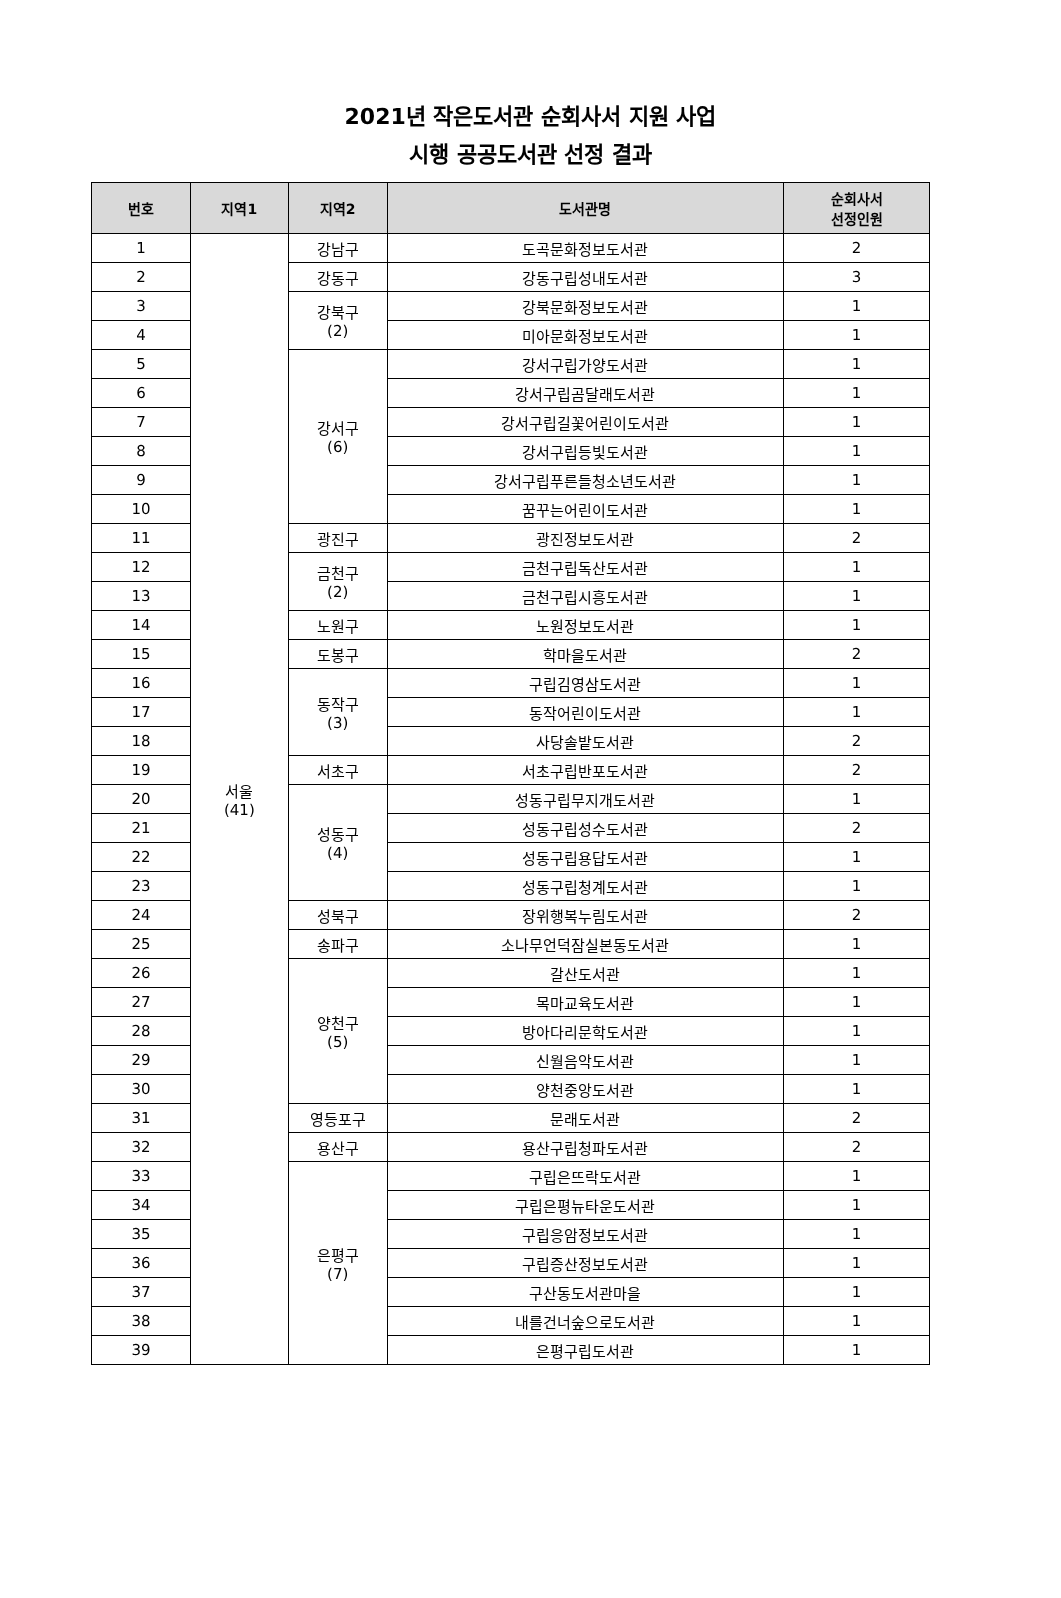2021년 작은도서관 순회사서 지원 사업
시행 공공도서관 선정 결과
| 번호 | 지역1 | 지역2 | 도서관명 | 순회사서 선정인원 |
| --- | --- | --- | --- | --- |
| 1 | 서울 (41) | 강남구 | 도곡문화정보도서관 | 2 |
| 2 | | 강동구 | 강동구립성내도서관 | 3 |
| 3 | | 강북구 (2) | 강북문화정보도서관 | 1 |
| 4 | | | 미아문화정보도서관 | 1 |
| 5 | | 강서구 (6) | 강서구립가양도서관 | 1 |
| 6 | | | 강서구립곰달래도서관 | 1 |
| 7 | | | 강서구립길꽃어린이도서관 | 1 |
| 8 | | | 강서구립등빛도서관 | 1 |
| 9 | | | 강서구립푸른들청소년도서관 | 1 |
| 10 | | | 꿈꾸는어린이도서관 | 1 |
| 11 | | 광진구 | 광진정보도서관 | 2 |
| 12 | | 금천구 (2) | 금천구립독산도서관 | 1 |
| 13 | | | 금천구립시흥도서관 | 1 |
| 14 | | 노원구 | 노원정보도서관 | 1 |
| 15 | | 도봉구 | 학마을도서관 | 2 |
| 16 | | 동작구 (3) | 구립김영삼도서관 | 1 |
| 17 | | | 동작어린이도서관 | 1 |
| 18 | | | 사당솔밭도서관 | 2 |
| 19 | | 서초구 | 서초구립반포도서관 | 2 |
| 20 | | 성동구 (4) | 성동구립무지개도서관 | 1 |
| 21 | | | 성동구립성수도서관 | 2 |
| 22 | | | 성동구립용답도서관 | 1 |
| 23 | | | 성동구립청계도서관 | 1 |
| 24 | | 성북구 | 장위행복누림도서관 | 2 |
| 25 | | 송파구 | 소나무언덕잠실본동도서관 | 1 |
| 26 | | 양천구 (5) | 갈산도서관 | 1 |
| 27 | | | 목마교육도서관 | 1 |
| 28 | | | 방아다리문학도서관 | 1 |
| 29 | | | 신월음악도서관 | 1 |
| 30 | | | 양천중앙도서관 | 1 |
| 31 | | 영등포구 | 문래도서관 | 2 |
| 32 | | 용산구 | 용산구립청파도서관 | 2 |
| 33 | | 은평구 (7) | 구립은뜨락도서관 | 1 |
| 34 | | | 구립은평뉴타운도서관 | 1 |
| 35 | | | 구립응암정보도서관 | 1 |
| 36 | | | 구립증산정보도서관 | 1 |
| 37 | | | 구산동도서관마을 | 1 |
| 38 | | | 내를건너숲으로도서관 | 1 |
| 39 | | | 은평구립도서관 | 1 |